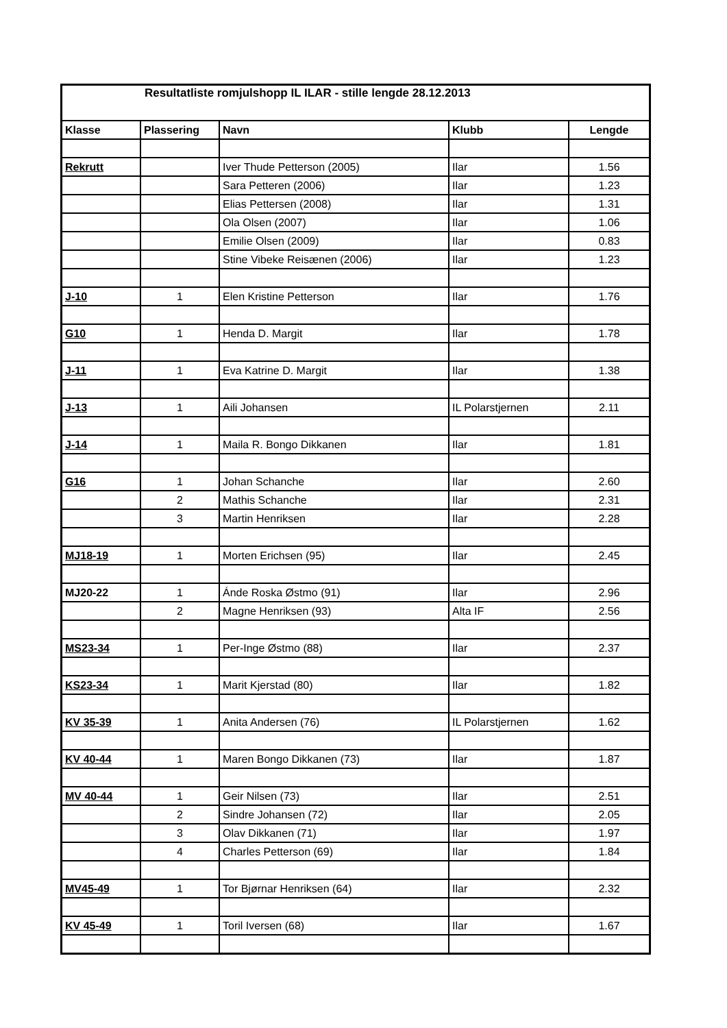| Resultatliste romjulshopp IL ILAR - stille lengde 28.12.2013 | | | | |
| --- | --- | --- | --- | --- |
| Klasse | Plassering | Navn | Klubb | Lengde |
| Rekrutt | | Iver Thude Petterson (2005) | Ilar | 1.56 |
| | | Sara Petteren (2006) | Ilar | 1.23 |
| | | Elias Pettersen (2008) | Ilar | 1.31 |
| | | Ola Olsen (2007) | Ilar | 1.06 |
| | | Emilie Olsen (2009) | Ilar | 0.83 |
| | | Stine Vibeke Reisænen (2006) | Ilar | 1.23 |
| J-10 | 1 | Elen Kristine Petterson | Ilar | 1.76 |
| G10 | 1 | Henda D. Margit | Ilar | 1.78 |
| J-11 | 1 | Eva Katrine D. Margit | Ilar | 1.38 |
| J-13 | 1 | Aili Johansen | IL Polarstjernen | 2.11 |
| J-14 | 1 | Maila R. Bongo Dikkanen | Ilar | 1.81 |
| G16 | 1 | Johan Schanche | Ilar | 2.60 |
| | 2 | Mathis Schanche | Ilar | 2.31 |
| | 3 | Martin Henriksen | Ilar | 2.28 |
| MJ18-19 | 1 | Morten Erichsen (95) | Ilar | 2.45 |
| MJ20-22 | 1 | Ánde Roska Østmo (91) | Ilar | 2.96 |
| | 2 | Magne Henriksen (93) | Alta IF | 2.56 |
| MS23-34 | 1 | Per-Inge Østmo (88) | Ilar | 2.37 |
| KS23-34 | 1 | Marit Kjerstad (80) | Ilar | 1.82 |
| KV 35-39 | 1 | Anita Andersen (76) | IL Polarstjernen | 1.62 |
| KV 40-44 | 1 | Maren Bongo Dikkanen (73) | Ilar | 1.87 |
| MV 40-44 | 1 | Geir Nilsen (73) | Ilar | 2.51 |
| | 2 | Sindre Johansen (72) | Ilar | 2.05 |
| | 3 | Olav Dikkanen (71) | Ilar | 1.97 |
| | 4 | Charles Petterson (69) | Ilar | 1.84 |
| MV45-49 | 1 | Tor Bjørnar Henriksen (64) | Ilar | 2.32 |
| KV 45-49 | 1 | Toril Iversen (68) | Ilar | 1.67 |